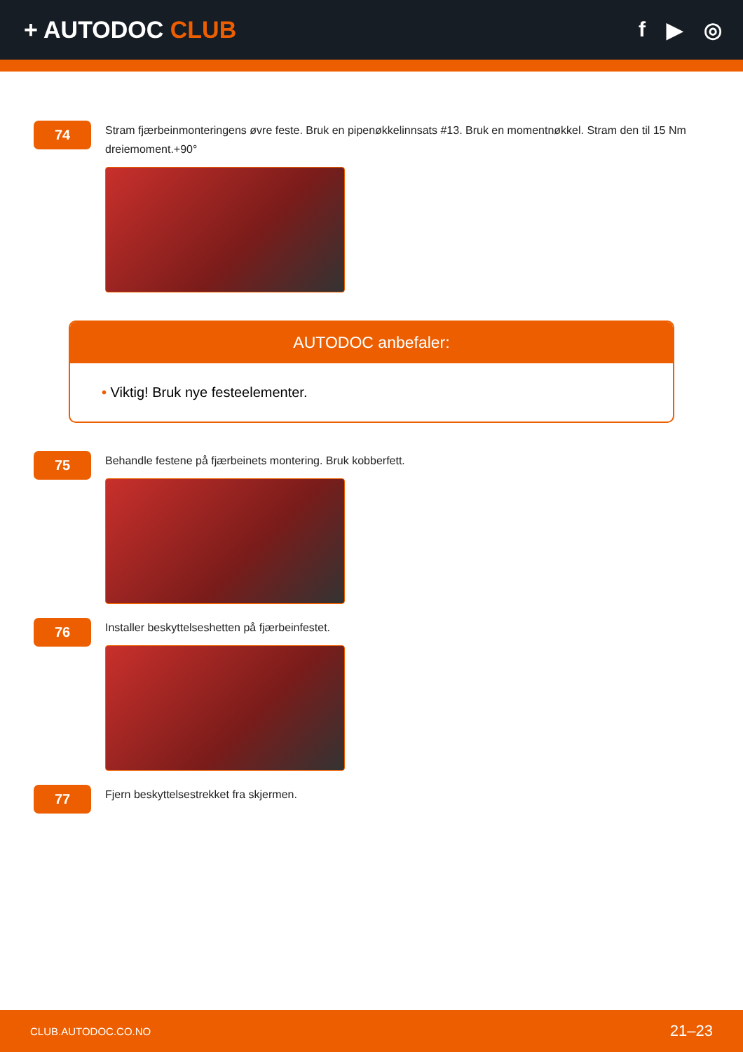+ AUTODOC CLUB f ▶ ◎
74
Stram fjærbeinmonteringens øvre feste. Bruk en pipenøkkelinnsats #13. Bruk en momentnøkkel. Stram den til 15 Nm dreiemoment.+90°
AUTODOC anbefaler:
• Viktig! Bruk nye festeelementer.
75
Behandle festene på fjærbeinets montering. Bruk kobberfett.
76
Installer beskyttelseshetten på fjærbeinfestet.
77
Fjern beskyttelsestrekket fra skjermen.
CLUB.AUTODOC.CO.NO 21–23